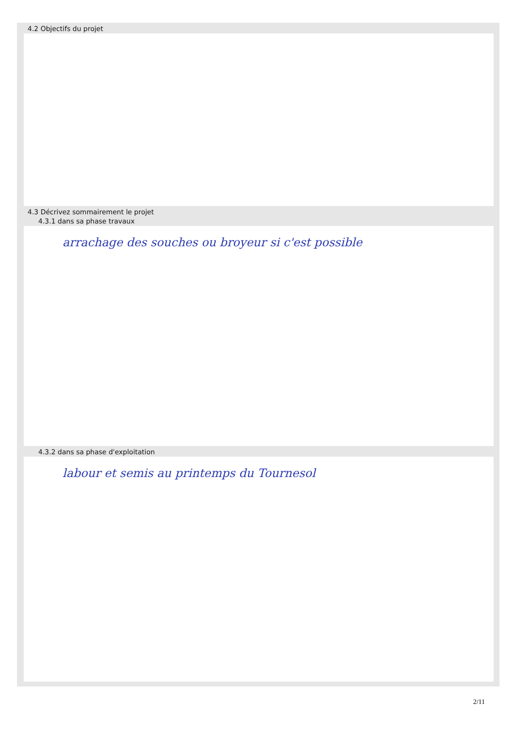4.2 Objectifs du projet
4.3 Décrivez sommairement le projet
4.3.1 dans sa phase travaux
arrachage des souches ou broyeur si c'est possible
4.3.2 dans sa phase d'exploitation
labour et semis au printemps du Tournesol
2/11